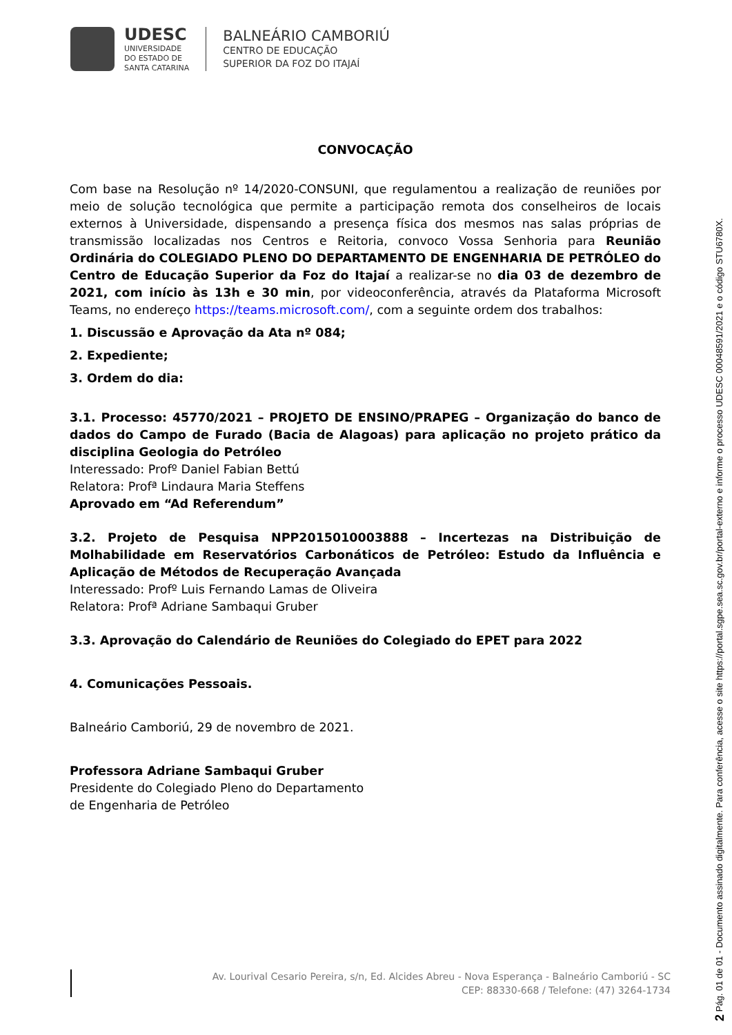UDESC
UNIVERSIDADE
DO ESTADO DE
SANTA CATARINA
BALNEÁRIO CAMBORIÚ
CENTRO DE EDUCAÇÃO
SUPERIOR DA FOZ DO ITAJAÍ
CONVOCAÇÃO
Com base na Resolução nº 14/2020-CONSUNI, que regulamentou a realização de reuniões por meio de solução tecnológica que permite a participação remota dos conselheiros de locais externos à Universidade, dispensando a presença física dos mesmos nas salas próprias de transmissão localizadas nos Centros e Reitoria, convoco Vossa Senhoria para Reunião Ordinária do COLEGIADO PLENO DO DEPARTAMENTO DE ENGENHARIA DE PETRÓLEO do Centro de Educação Superior da Foz do Itajaí a realizar-se no dia 03 de dezembro de 2021, com início às 13h e 30 min, por videoconferência, através da Plataforma Microsoft Teams, no endereço https://teams.microsoft.com/, com a seguinte ordem dos trabalhos:
1. Discussão e Aprovação da Ata nº 084;
2. Expediente;
3. Ordem do dia:
3.1. Processo: 45770/2021 – PROJETO DE ENSINO/PRAPEG – Organização do banco de dados do Campo de Furado (Bacia de Alagoas) para aplicação no projeto prático da disciplina Geologia do Petróleo
Interessado: Profº Daniel Fabian Bettú
Relatora: Profª Lindaura Maria Steffens
Aprovado em “Ad Referendum”
3.2. Projeto de Pesquisa NPP2015010003888 – Incertezas na Distribuição de Molhabilidade em Reservatórios Carbonáticos de Petróleo: Estudo da Influência e Aplicação de Métodos de Recuperação Avançada
Interessado: Profº Luis Fernando Lamas de Oliveira
Relatora: Profª Adriane Sambaqui Gruber
3.3. Aprovação do Calendário de Reuniões do Colegiado do EPET para 2022
4. Comunicações Pessoais.
Balneário Camboriú, 29 de novembro de 2021.
Professora Adriane Sambaqui Gruber
Presidente do Colegiado Pleno do Departamento
de Engenharia de Petróleo
Av. Lourival Cesario Pereira, s/n, Ed. Alcides Abreu - Nova Esperança - Balneário Camboriú - SC
CEP: 88330-668 / Telefone: (47) 3264-1734
2 Pág. 01 de 01 - Documento assinado digitalmente. Para conferência, acesse o site https://portal.sgpe.sea.sc.gov.br/portal-externo e informe o processo UDESC 00048591/2021 e o código STU6780X.